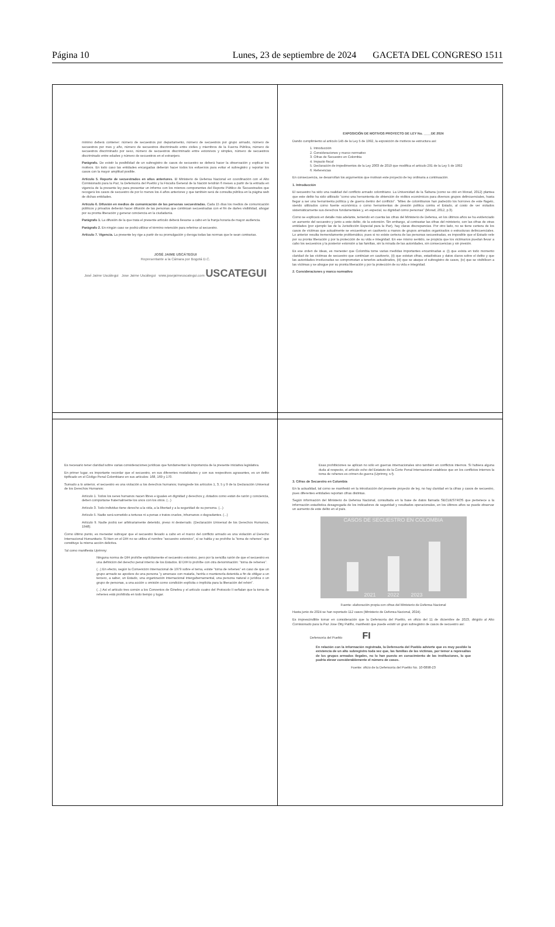Página 10 Lunes, 23 de septiembre de 2024 GACETA DEL CONGRESO 1511
| mínimo deberá contener: número de secuestros por departamento, número de secuestros por grupo armado, número de secuestros por mes y año, número de secuestros discriminado entre civiles y miembros de la Fuerza Pública, número de secuestros discriminado por sexo, número de secuestros discriminado entre extorsivos y simples, número de secuestros discriminado entre edades y número de secuestros en el extranjero. Parágrafo. De existir la posibilidad de un subregistro de casos de secuestro se deberá hacer la observación y explicar los motivos. En todo caso las entidades encargadas deberán hacer todos los esfuerzos para evitar el subregistro y reportar los casos con la mayor amplitud posible. Artículo 5. Reporte de secuestrados en años anteriores. El Ministerio de Defensa Nacional en coordinación con el Alto Comisionado para la Paz, la Defensoría del Pueblo y la Fiscalía General de la Nación tendrán 6 meses a partir de la entrada en vigencia de la presente ley para presentar un informe con los mismos componentes del Reporte Público de Secuestrados que recogerá los casos de secuestro de por lo menos los 4 años anteriores y que también será de consulta pública en la página web de dichas entidades. Artículo 6. Difusión en medios de comunicación de las personas secuestradas. Cada 15 días los medios de comunicación públicos y privados deberán hacer difusión de las personas que continúan secuestradas con el fin de darles visibilidad, abogar por su pronta liberación y generar conciencia en la ciudadanía. Parágrafo 1. La difusión de la que trata el presente artículo deberá llevarse a cabo en la franja horaria de mayor audiencia. Parágrafo 2. En ningún caso se podrá utilizar el término retención para referirse al secuestro. Artículo 7. Vigencia. La presente ley rige a partir de su promulgación y deroga todas las normas que le sean contrarias. JOSÉ JAIME USCÁTEGUI Representante a la Cámara por Bogotá D.C. José Jaime Uscátegui Jose Jaime Uscátegui www.josejaimeuscategui.com USCATEGUI | EXPOSICIÓN DE MOTIVOS PROYECTO DE LEY No. ____DE 2024 Dando cumplimiento al artículo 145 de la Ley 5 de 1992, la exposición de motivos se estructura así: 1. Introducción 2. Consideraciones y marco normativo 3. Cifras de Secuestro en Colombia 4. Impacto fiscal 5. Declaración de impedimentos de la Ley 2003 de 2019 que modifica el artículo 291 de la Ley 5 de 1992 6. Referencias En consecuencia, se desarrollan los argumentos que motivan este proyecto de ley ordinaria a continuación. 1. Introducción El secuestro ha sido una realidad del conflicto armado colombiano. La Universidad de la Sabana (como se citó en Morad, 2012) plantea que este delito ha sido utilizado "como una herramienta de obtención de réditos económicos para diversos grupos delincuenciales, hasta llegar a ser una herramienta política y de guerra dentro del conflicto". "Miles de colombianos han padecido los horrores de este flagelo, siendo utilizados como fuente económica o como herramientas de presión política contra el Estado, al costo de ver violados sistemáticamente sus derechos fundamentales y, en especial, su dignidad como personas" (Morad, 2012, p.3). Como se explicará en detalle más adelante, teniendo en cuenta las cifras del Ministerio de Defensa, en los últimos años se ha evidenciado un aumento del secuestro y junto a este delito, de la extorsión. Sin embargo, al contrastar las cifras del ministerio, con las cifras de otras entidades (por ejemplo las de la Jurisdicción Especial para la Paz), hay claras discrepancias. Por otro lado, no se tiene certeza de los casos de víctimas que actualmente se encuentran en cautiverio a manos de grupos armados organizados o estructuras delincuenciales. Lo anterior resulta tremendamente problemático, pues si no existe certeza de las personas secuestradas, es imposible que el Estado vele por su pronta liberación y por la protección de su vida e integridad. En ese mismo sentido, se propicia que los victimarios puedan llevar a cabo los secuestros y la posterior extorsión a las familias, sin la mirada de las autoridades, sin consecuencias y sin presión. Es ese orden de ideas, es menester que Colombia tome varias medidas importantes encaminadas a: (i) que exista en todo momento claridad de las víctimas de secuestro que continúan en cautiverio, (ii) que existan cifras, estadísticas y datos claros sobre el delito y que las autoridades involucradas se comprometan a tenerlos actualizados, (iii) que se ataque el subregistro de casos, (iv) que se visibilicen a las víctimas y se abogue por su pronta liberación y por la protección de su vida e integridad. 2. Consideraciones y marco normativo |
| Es necesario tener claridad sobre varias consideraciones jurídicas que fundamentan la importancia de la presente iniciativa legislativa. En primer lugar, es importante recordar que el secuestro, en sus diferentes modalidades y con sus respectivos agravantes, es un delito tipificado en el Código Penal Colombiano en sus artículos: 168, 169 y 170. Sumado a lo anterior, el secuestro es una violación a los derechos humanos; transgrede los artículos 1, 3, 5 y 9 de la Declaración Universal de los Derechos Humanos: Artículo 1. Todos los seres humanos nacen libres e iguales en dignidad y derechos y, dotados como están de razón y conciencia, deben comportarse fraternalmente los unos con los otros. (...) Artículo 3. Todo individuo tiene derecho a la vida, a la libertad y a la seguridad de su persona. (...) Artículo 5. Nadie será sometido a torturas ni a penas o tratos crueles, inhumanos o degradantes. (...) Artículo 9. Nadie podrá ser arbitrariamente detenido, preso ni desterrado. (Declaración Universal de los Derechos Humanos, 1948). Como último punto, es menester subrayar que el secuestro llevado a cabo en el marco del conflicto armado es una violación al Derecho Internacional Humanitario. Si bien en el DIH no se utiliza el nombre "secuestro extorsivo", sí se habla y se prohíbe la "toma de rehenes" que constituye la misma acción delictiva. Tal como manifiesta Uprimny: Ninguna norma de DIH prohíbe explícitamente el secuestro extorsivo, pero por la sencilla razón de que el secuestro es una definición del derecho penal interno de los Estados. El DIH lo prohíbe con otra denominación: "toma de rehenes". (...) En efecto, según la Convención Internacional de 1979 sobre el tema, existe "toma de rehenes" en caso de que un grupo armado se apodere de una persona "y amenace con matarla, herirla o mantenerla detenida a fin de obligar a un tercero, a saber, un Estado, una organización internacional intergubernamental, una persona natural o jurídica o un grupo de personas, a una acción u omisión como condición explícita o implícita para la liberación del rehén". (...) Así el artículo tres común a los Convenios de Ginebra y el artículo cuatro del Protocolo II señalan que la toma de rehenes está prohibida en todo tiempo y lugar. | Esas prohibiciones se aplican no sólo en guerras internacionales sino también en conflictos internos. Si hubiera alguna duda al respecto, el artículo ocho del Estatuto de la Corte Penal Internacional establece que en los conflictos internos la toma de rehenes es crimen de guerra (Uprimny, s.f). 3. Cifras de Secuestro en Colombia En la actualidad, tal como se manifestó en la introducción del presente proyecto de ley, no hay claridad en la cifras y casos de secuestro, pues diferentes entidades reportan cifras distintas. Según información del Ministerio de Defensa Nacional, consultada en la base de datos llamada SECUESTROS que pertenece a la información estadística desagregada de los indicadores de seguridad y resultados operacionales, en los últimos años se puede observar un aumento de este delito en el país. CASOS DE SECUESTRO EN COLOMBIA 2021 2022 2023 Fuente: elaboración propia con cifras del Ministerio de Defensa Nacional Hasta junio de 2024 se han reportado 112 casos (Ministerio de Defensa Nacional, 2024). Es imprescindible tomar en consideración que la Defensoría del Pueblo, en oficio del 11 de diciembre de 2023, dirigido al Alto Comisionado para la Paz Jose Otty Patiño, manifestó que puede existir un gran subregistro de casos de secuestro así: Defensoría del Pueblo FI En relación con la información registrada, la Defensoría del Pueblo advierte que es muy posible la existencia de un alto subregistro toda vez que, las familias de las víctimas, por temor a represalias de los grupos armados ilegales, no lo han puesto en conocimiento de las instituciones, lo que podría elevar considerablemente el número de casos. Fuente: oficio de la Defensoría del Pueblo No. 10-0898-23 |